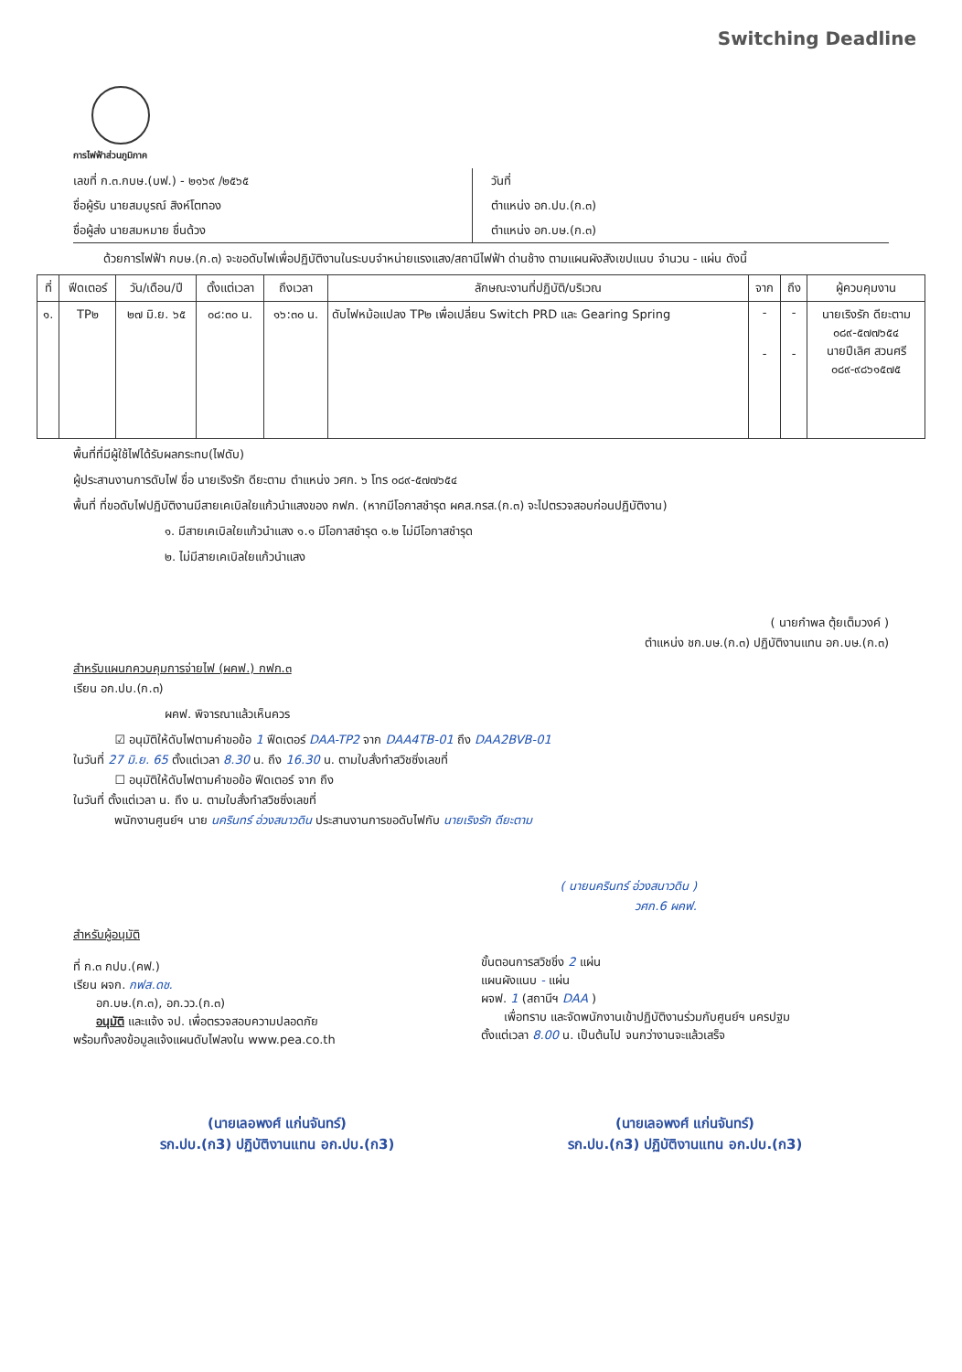Switching Deadline
การไฟฟ้าส่วนภูมิภาค
เลขที่ ก.๓.กบษ.(บฟ.) - ๒๑๖๙ /๒๕๖๕
ชื่อผู้รับ นายสมบูรณ์ สิงห์โตทอง
ชื่อผู้ส่ง นายสมหมาย ชื่นด้วง
วันที่
ตำแหน่ง อก.ปบ.(ก.๓)
ตำแหน่ง อก.บษ.(ก.๓)
ด้วยการไฟฟ้า กบษ.(ก.๓) จะขอดับไฟเพื่อปฏิบัติงานในระบบจำหน่ายแรงแสง/สถานีไฟฟ้า ด่านช้าง ตามแผนผังสังเขปแนบ จำนวน - แผ่น ดังนี้
| ที่ | ฟีดเตอร์ | วัน/เดือน/ปี | ตั้งแต่เวลา | ถึงเวลา | ลักษณะงานที่ปฏิบัติ/บริเวณ | จาก | ถึง | ผู้ควบคุมงาน |
| --- | --- | --- | --- | --- | --- | --- | --- | --- |
| ๑. | TP๒ | ๒๗ มิ.ย. ๖๕ | ๐๘:๓๐ น. | ๑๖:๓๐ น. | ดับไฟหม้อแปลง TP๒ เพื่อเปลี่ยน Switch PRD และ Gearing Spring | - - | - - | นายเริงรัก ดียะตาม ๐๘๙-๕๗๗๖๕๔ นายปีเลิศ สวนศรี ๐๘๙-๙๘๖๑๕๗๕ |
พื้นที่ที่มีผู้ใช้ไฟได้รับผลกระทบ(ไฟดับ)
ผู้ประสานงานการดับไฟ ชื่อ นายเริงรัก ดียะตาม ตำแหน่ง วศก. ๖ โทร ๐๘๙-๕๗๗๖๕๔
พื้นที่ ที่ขอดับไฟปฏิบัติงานมีสายเคเบิลใยแก้วนำแสงของ กฟภ. (หากมีโอกาสชำรุด ผคส.กรส.(ก.๓) จะไปตรวจสอบก่อนปฏิบัติงาน)
๑. มีสายเคเบิลใยแก้วนำแสง ๑.๑ มีโอกาสชำรุด ๑.๒ ไม่มีโอกาสชำรุด
๒. ไม่มีสายเคเบิลใยแก้วนำแสง
( นายกำพล ตุ้ยเต็มวงค์ )
ตำแหน่ง ชก.บษ.(ก.๓) ปฏิบัติงานแทน อก.บษ.(ก.๓)
สำหรับแผนกควบคุมการจ่ายไฟ (ผคฟ.) กฟก.๓
เรียน อก.ปบ.(ก.๓)
ผคฟ. พิจารณาแล้วเห็นควร
☑ อนุมัติให้ดับไฟตามคำขอข้อ 1 ฟีดเตอร์ DAA-TP2 จาก DAA4TB-01 ถึง DAA2BVB-01
ในวันที่ 27 มิ.ย. 65 ตั้งแต่เวลา 8.30 น. ถึง 16.30 น. ตามใบสั่งทำสวิชซิ่งเลขที่
☐ อนุมัติให้ดับไฟตามคำขอข้อ ฟีดเตอร์ จาก ถึง
ในวันที่ ตั้งแต่เวลา น. ถึง น. ตามใบสั่งทำสวิชซิ่งเลขที่
พนักงานศูนย์ฯ นาย นครินทร์ อ่วงสนาวดิน ประสานงานการขอดับไฟกับ นายเริงรัก ดียะตาม
( นายนครินทร์ อ่วงสนาวดิน )
วศก.6 ผคฟ.
สำหรับผู้อนุมัติ
ที่ ก.๓ กปบ.(คฟ.)
เรียน ผจก. กฟส.ดช.
อก.บษ.(ก.๓), อก.วว.(ก.๓)
อนุมัติ และแจ้ง จป. เพื่อตรวจสอบความปลอดภัย
พร้อมทั้งลงข้อมูลแจ้งแผนดับไฟลงใน www.pea.co.th
ขั้นตอนการสวิชชิ่ง 2 แผ่น
แผนผังแนบ - แผ่น
ผจฟ. 1 (สถานีฯ DAA )
เพื่อทราบ และจัดพนักงานเข้าปฏิบัติงานร่วมกับศูนย์ฯ นครปฐม
ตั้งแต่เวลา 8.00 น. เป็นต้นไป จนกว่างานจะแล้วเสร็จ
(นายเลอพงศ์ แก่นจันทร์)
รก.ปบ.(ก3) ปฏิบัติงานแทน อก.ปบ.(ก3)
(นายเลอพงศ์ แก่นจันทร์)
รก.ปบ.(ก3) ปฏิบัติงานแทน อก.ปบ.(ก3)